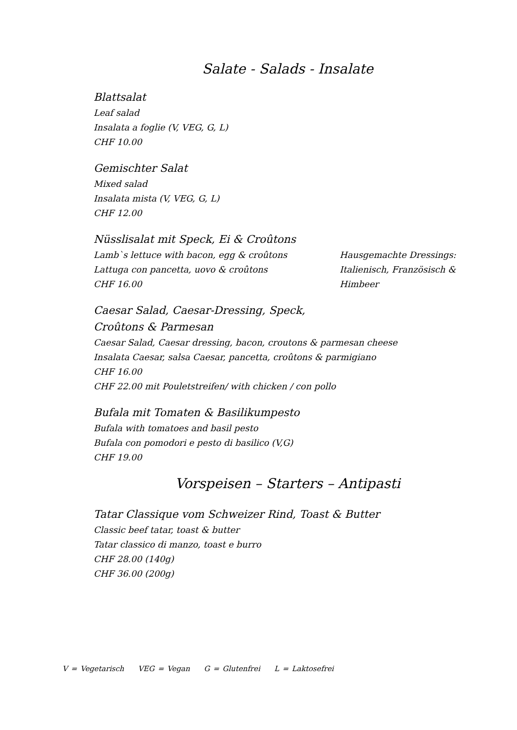Salate - Salads - Insalate
Blattsalat
Leaf salad
Insalata a foglie (V, VEG, G, L)
CHF 10.00
Gemischter Salat
Mixed salad
Insalata mista (V, VEG, G, L)
CHF 12.00
Nüsslisalat mit Speck, Ei & Croûtons
Lamb`s lettuce with bacon, egg & croûtons
Lattuga con pancetta, uovo & croûtons
CHF 16.00
Hausgemachte Dressings:
Italienisch, Französisch &
Himbeer
Caesar Salad, Caesar-Dressing, Speck,
Croûtons & Parmesan
Caesar Salad, Caesar dressing, bacon, croutons & parmesan cheese
Insalata Caesar, salsa Caesar, pancetta, croûtons & parmigiano
CHF 16.00
CHF 22.00 mit Pouletstreifen/ with chicken / con pollo
Bufala mit Tomaten & Basilikumpesto
Bufala with tomatoes and basil pesto
Bufala con pomodori e pesto di basilico (V,G)
CHF 19.00
Vorspeisen – Starters – Antipasti
Tatar Classique vom Schweizer Rind, Toast & Butter
Classic beef tatar, toast & butter
Tatar classico di manzo, toast e burro
CHF 28.00 (140g)
CHF 36.00 (200g)
V = Vegetarisch VEG = Vegan G = Glutenfrei L = Laktosefrei